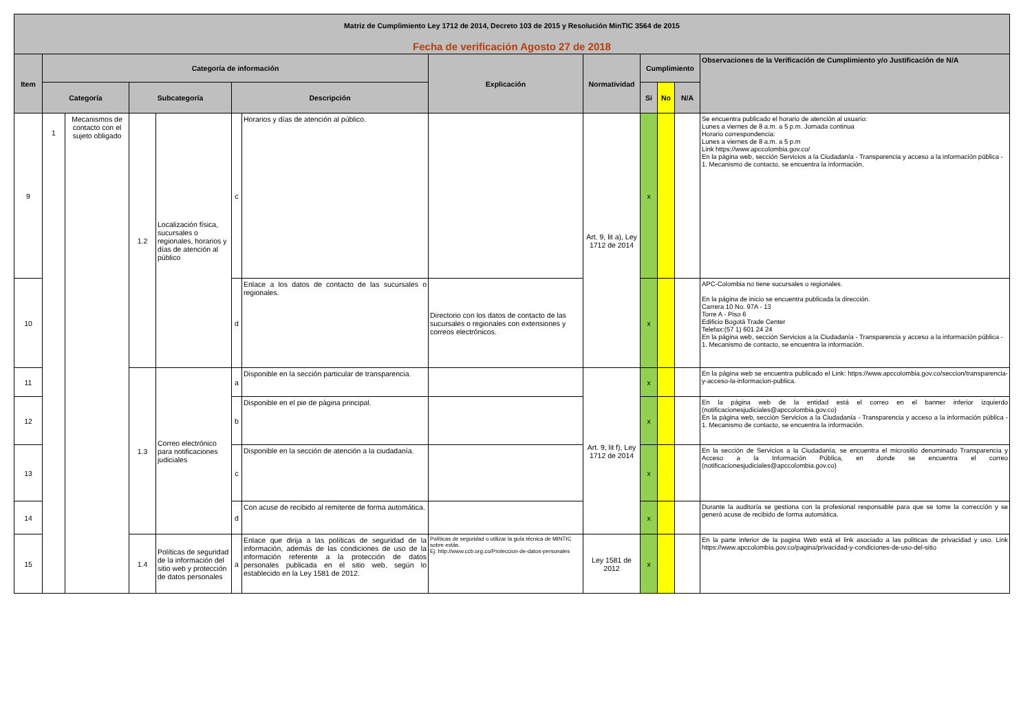| Matriz de Cumplimiento Ley 1712 de 2014, Decreto 103 de 2015 y Resolución MinTIC 3564 de 2015 Fecha de verificación Agosto 27 de 2018 | | | | | | | | | | | | |
| Item | Categoría de información | | | | | | Explicación | Normatividad | Cumplimiento | | | Observaciones de la Verificación de Cumplimiento y/o Justificación de N/A |
| | Categoría | | Subcategoría | | Descripción | | | | Si | No | N/A | |
| 9 | 1 | Mecanismos de contacto con el sujeto obligado | 1.2 | Localización física, sucursales o regionales, horarios y días de atención al público | c | Horarios y días de atención al público. | | Art. 9, lit a), Ley 1712 de 2014 | x | | | Se encuentra publicado el horario de atención al usuario: Lunes a viernes de 8 a.m. a 5 p.m. Jornada continua Horario correspondencia: Lunes a viernes de 8 a.m. a 5 p.m Link https://www.apccolombia.gov.co/ En la página web, sección Servicios a la Ciudadanía - Transparencia y acceso a la información pública - 1. Mecanismo de contacto, se encuentra la información. |
| 10 | | | | | d | Enlace a los datos de contacto de las sucursales o regionales. | Directorio con los datos de contacto de las sucursales o regionales con extensiones y correos electrónicos. | | x | | | APC-Colombia no tiene sucursales o regionales. En la página de inicio se encuentra publicada la dirección. Carrera 10 No. 97A - 13 Torre A - Piso 6 Edificio Bogotá Trade Center Telefax:(57 1) 601 24 24 En la página web, sección Servicios a la Ciudadanía - Transparencia y acceso a la información pública - 1. Mecanismo de contacto, se encuentra la información. |
| 11 | | | 1.3 | Correo electrónico para notificaciones judiciales | a | Disponible en la sección particular de transparencia. | | Art. 9, lit f), Ley 1712 de 2014 | x | | | En la página web se encuentra publicado el Link: https://www.apccolombia.gov.co/seccion/transparencia-y-acceso-la-informacion-publica. |
| 12 | | | | | b | Disponible en el pie de página principal. | | | x | | | En la página web de la entidad está el correo en el banner inferior izquierdo (notificacionesjudiciales@apccolombia.gov.co) En la página web, sección Servicios a la Ciudadanía - Transparencia y acceso a la información pública - 1. Mecanismo de contacto, se encuentra la información. |
| 13 | | | | | c | Disponible en la sección de atención a la ciudadanía. | | | x | | | En la sección de Servicios a la Ciudadanía, se encuentra el micrositio denominado Transparencia y Acceso a la Información Pública, en donde se encuentra el correo (notificacionesjudiciales@apccolombia.gov.co) |
| 14 | | | | | d | Con acuse de recibido al remitente de forma automática. | | | x | | | Durante la auditoría se gestiona con la profesional responsable para que se tome la corrección y se generó acuse de recibido de forma automática. |
| 15 | | | 1.4 | Políticas de seguridad de la información del sitio web y protección de datos personales | a | Enlace que dirija a las políticas de seguridad de la información, además de las condiciones de uso de la información referente a la protección de datos personales publicada en el sitio web, según lo establecido en la Ley 1581 de 2012. | Políticas de seguridad o utilizar la guía técnica de MINTIC sobre estás. Ej: http://www.ccb.org.co/Proteccion-de-datos-personales | Ley 1581 de 2012 | x | | | En la parte inferior de la pagina Web está el link asociado a las politicas de privacidad y uso. Link https://www.apccolombia.gov.co/pagina/privacidad-y-condiciones-de-uso-del-sitio |